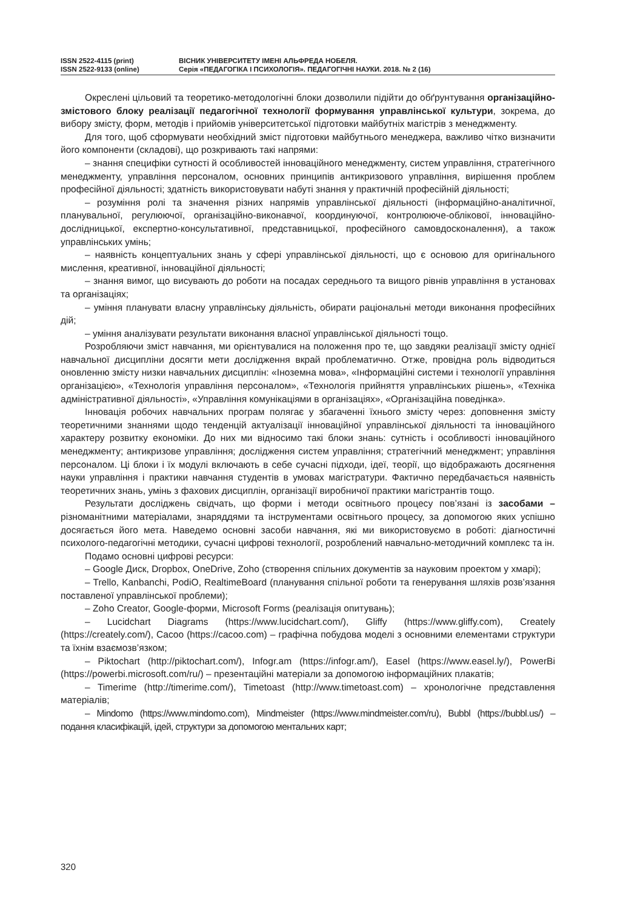ISSN 2522-4115 (print)
ISSN 2522-9133 (online)
ВІСНИК УНІВЕРСИТЕТУ ІМЕНІ АЛЬФРЕДА НОБЕЛЯ.
Серія «ПЕДАГОГІКА І ПСИХОЛОГІЯ». ПЕДАГОГІЧНІ НАУКИ. 2018. № 2 (16)
Окреслені цільовий та теоретико-методологічні блоки дозволили підійти до обґрунтування організаційно-змістового блоку реалізації педагогічної технології формування управлінської культури, зокрема, до вибору змісту, форм, методів і прийомів університетської підготовки майбутніх магістрів з менеджменту.
Для того, щоб сформувати необхідний зміст підготовки майбутнього менеджера, важливо чітко визначити його компоненти (складові), що розкривають такі напрями:
– знання специфіки сутності й особливостей інноваційного менеджменту, систем управління, стратегічного менеджменту, управління персоналом, основних принципів антикризового управління, вирішення проблем професійної діяльності; здатність використовувати набуті знання у практичній професійній діяльності;
– розуміння ролі та значення різних напрямів управлінської діяльності (інформаційно-аналітичної, планувальної, регулюючої, організаційно-виконавчої, координуючої, контролююче-облікової, інноваційно-дослідницької, експертно-консультативної, представницької, професійного самовдосконалення), а також управлінських умінь;
– наявність концептуальних знань у сфері управлінської діяльності, що є основою для оригінального мислення, креативної, інноваційної діяльності;
– знання вимог, що висувають до роботи на посадах середнього та вищого рівнів управління в установах та організаціях;
– уміння планувати власну управлінську діяльність, обирати раціональні методи виконання професійних дій;
– уміння аналізувати результати виконання власної управлінської діяльності тощо.
Розробляючи зміст навчання, ми орієнтувалися на положення про те, що завдяки реалізації змісту однієї навчальної дисципліни досягти мети дослідження вкрай проблематично. Отже, провідна роль відводиться оновленню змісту низки навчальних дисциплін: «Іноземна мова», «Інформаційні системи і технології управління організацією», «Технологія управління персоналом», «Технологія прийняття управлінських рішень», «Техніка адміністративної діяльності», «Управління комунікаціями в організаціях», «Організаційна поведінка».
Інновація робочих навчальних програм полягає у збагаченні їхнього змісту через: доповнення змісту теоретичними знаннями щодо тенденцій актуалізації інноваційної управлінської діяльності та інноваційного характеру розвитку економіки. До них ми відносимо такі блоки знань: сутність і особливості інноваційного менеджменту; антикризове управління; дослідження систем управління; стратегічний менеджмент; управління персоналом. Ці блоки і їх модулі включають в себе сучасні підходи, ідеї, теорії, що відображають досягнення науки управління і практики навчання студентів в умовах магістратури. Фактично передбачається наявність теоретичних знань, умінь з фахових дисциплін, організації виробничої практики магістрантів тощо.
Результати досліджень свідчать, що форми і методи освітнього процесу пов’язані із засобами – різноманітними матеріалами, знаряддями та інструментами освітнього процесу, за допомогою яких успішно досягається його мета. Наведемо основні засоби навчання, які ми використовуємо в роботі: діагностичні психолого-педагогічні методики, сучасні цифрові технології, розроблений навчально-методичний комплекс та ін.
Подамо основні цифрові ресурси:
– Google Диск, Dropbox, OneDrive, Zoho (створення спільних документів за науковим проектом у хмарі);
– Trello, Kanbanchi, PodiO, RealtimeBoard (планування спільної роботи та генерування шляхів розв’язання поставленої управлінської проблеми);
– Zoho Creator, Google-форми, Microsoft Forms (реалізація опитувань);
– Lucidchart Diagrams (https://www.lucidchart.com/), Gliffy (https://www.gliffy.com), Creately (https://creately.com/), Cacoo (https://cacoo.com) – графічна побудова моделі з основними елементами структури та їхнім взаємозв’язком;
– Piktochart (http://piktochart.com/), Infogr.am (https://infogr.am/), Easel (https://www.easel.ly/), PowerBi (https://powerbi.microsoft.com/ru/) – презентаційні матеріали за допомогою інформаційних плакатів;
– Timerime (http://timerime.com/), Timetoast (http://www.timetoast.com) – хронологічне представлення матеріалів;
– Mindomo (https://www.mindomo.com), Mindmeister (https://www.mindmeister.com/ru), Bubbl (https://bubbl.us/) – подання класифікацій, ідей, структури за допомогою ментальних карт;
320